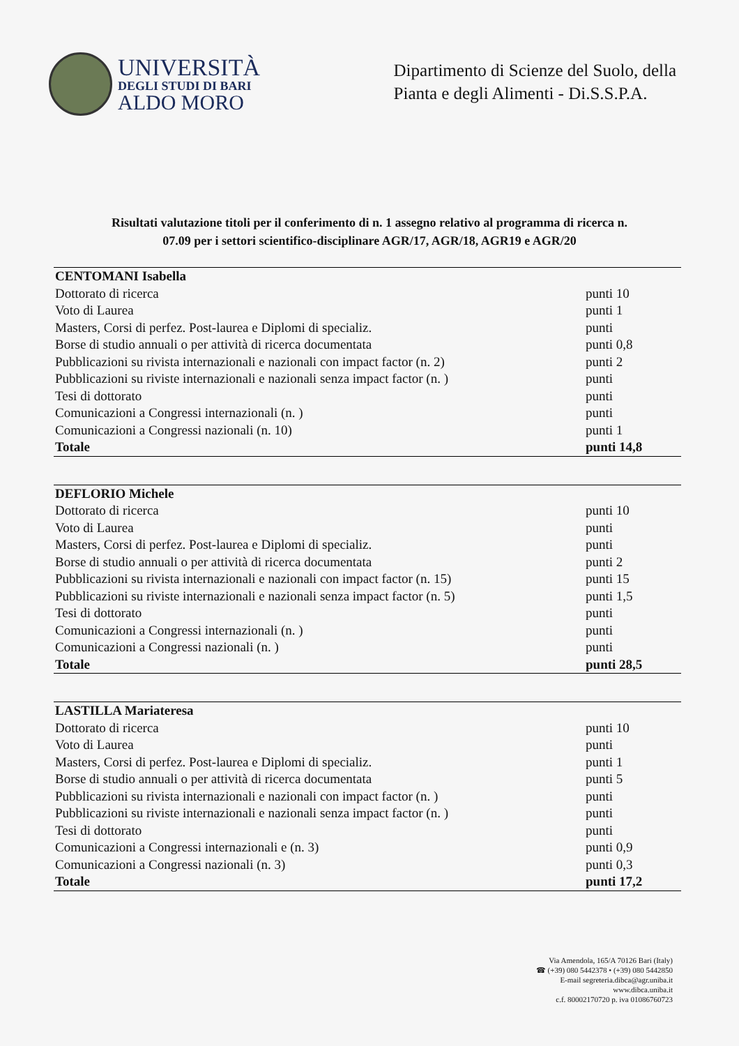UNIVERSITÀ
DEGLI STUDI DI BARI
ALDO MORO
Dipartimento di Scienze del Suolo, della
Pianta e degli Alimenti - Di.S.S.P.A.
Risultati valutazione titoli per il conferimento di n. 1 assegno relativo al programma di ricerca n. 07.09 per i settori scientifico-disciplinare AGR/17, AGR/18, AGR19 e AGR/20
| CENTOMANI Isabella | |
| Dottorato di ricerca | punti 10 |
| Voto di Laurea | punti 1 |
| Masters, Corsi di perfez. Post-laurea e Diplomi di specializ. | punti |
| Borse di studio annuali o per attività di ricerca documentata | punti 0,8 |
| Pubblicazioni su rivista internazionali e nazionali con impact factor (n. 2) | punti 2 |
| Pubblicazioni su riviste internazionali e nazionali senza impact factor (n. ) | punti |
| Tesi di dottorato | punti |
| Comunicazioni a Congressi internazionali (n. ) | punti |
| Comunicazioni a Congressi nazionali (n. 10) | punti 1 |
| Totale | punti 14,8 |
| DEFLORIO Michele | |
| Dottorato di ricerca | punti 10 |
| Voto di Laurea | punti |
| Masters, Corsi di perfez. Post-laurea e Diplomi di specializ. | punti |
| Borse di studio annuali o per attività di ricerca documentata | punti 2 |
| Pubblicazioni su rivista internazionali e nazionali con impact factor (n. 15) | punti 15 |
| Pubblicazioni su riviste internazionali e nazionali senza impact factor (n. 5) | punti 1,5 |
| Tesi di dottorato | punti |
| Comunicazioni a Congressi internazionali (n. ) | punti |
| Comunicazioni a Congressi nazionali (n. ) | punti |
| Totale | punti 28,5 |
| LASTILLA Mariateresa | |
| Dottorato di ricerca | punti 10 |
| Voto di Laurea | punti |
| Masters, Corsi di perfez. Post-laurea e Diplomi di specializ. | punti 1 |
| Borse di studio annuali o per attività di ricerca documentata | punti 5 |
| Pubblicazioni su rivista internazionali e nazionali con impact factor (n. ) | punti |
| Pubblicazioni su riviste internazionali e nazionali senza impact factor (n. ) | punti |
| Tesi di dottorato | punti |
| Comunicazioni a Congressi internazionali e (n. 3) | punti 0,9 |
| Comunicazioni a Congressi nazionali (n. 3) | punti 0,3 |
| Totale | punti 17,2 |
Via Amendola, 165/A 70126 Bari (Italy)
☎ (+39) 080 5442378 • (+39) 080 5442850
E-mail segreteria.dibca@agr.uniba.it
www.dibca.uniba.it
c.f. 80002170720 p. iva 01086760723